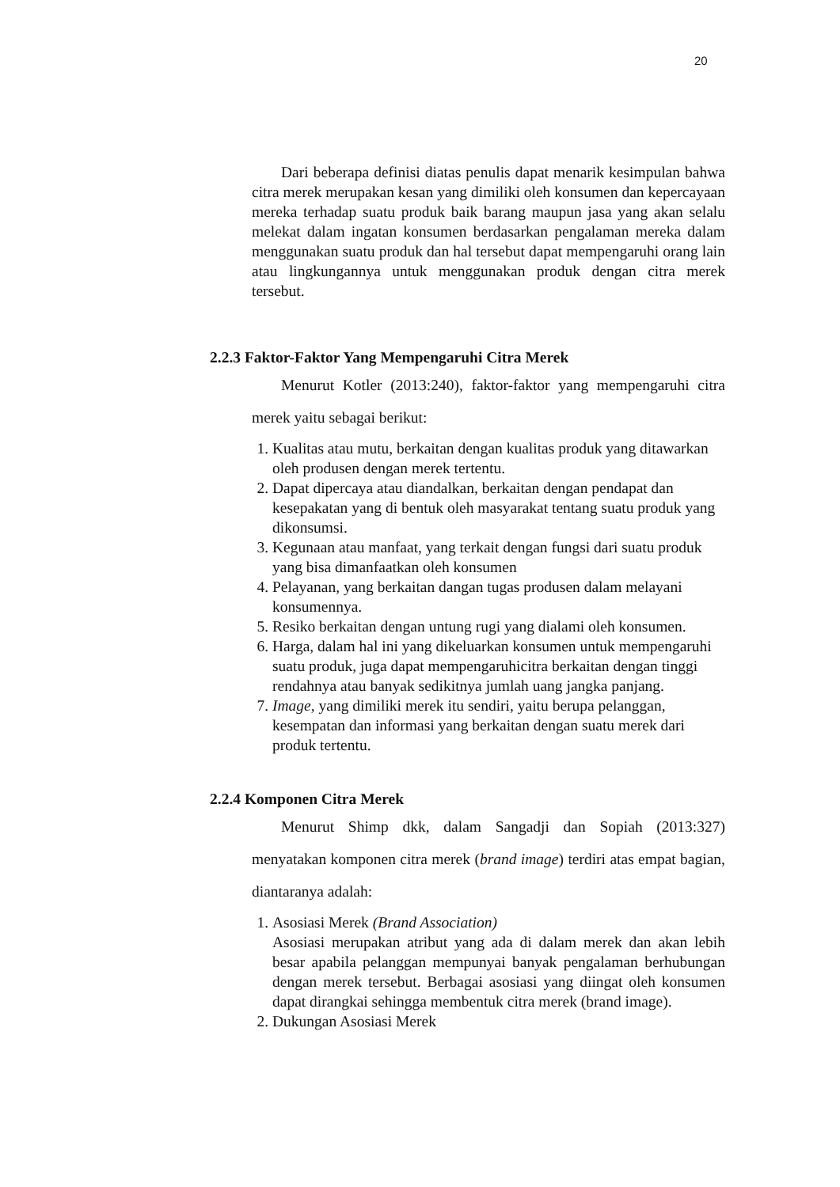20
Dari beberapa definisi diatas penulis dapat menarik kesimpulan bahwa citra merek merupakan kesan yang dimiliki oleh konsumen dan kepercayaan mereka terhadap suatu produk baik barang maupun jasa yang akan selalu melekat dalam ingatan konsumen berdasarkan pengalaman mereka dalam menggunakan suatu produk dan hal tersebut dapat mempengaruhi orang lain atau lingkungannya untuk menggunakan produk dengan citra merek tersebut.
2.2.3 Faktor-Faktor Yang Mempengaruhi Citra Merek
Menurut Kotler (2013:240), faktor-faktor yang mempengaruhi citra merek yaitu sebagai berikut:
1. Kualitas atau mutu, berkaitan dengan kualitas produk yang ditawarkan oleh produsen dengan merek tertentu.
2. Dapat dipercaya atau diandalkan, berkaitan dengan pendapat dan kesepakatan yang di bentuk oleh masyarakat tentang suatu produk yang dikonsumsi.
3. Kegunaan atau manfaat, yang terkait dengan fungsi dari suatu produk yang bisa dimanfaatkan oleh konsumen
4. Pelayanan, yang berkaitan dangan tugas produsen dalam melayani konsumennya.
5. Resiko berkaitan dengan untung rugi yang dialami oleh konsumen.
6. Harga, dalam hal ini yang dikeluarkan konsumen untuk mempengaruhi suatu produk, juga dapat mempengaruhicitra berkaitan dengan tinggi rendahnya atau banyak sedikitnya jumlah uang jangka panjang.
7. Image, yang dimiliki merek itu sendiri, yaitu berupa pelanggan, kesempatan dan informasi yang berkaitan dengan suatu merek dari produk tertentu.
2.2.4 Komponen Citra Merek
Menurut Shimp dkk, dalam Sangadji dan Sopiah (2013:327) menyatakan komponen citra merek (brand image) terdiri atas empat bagian, diantaranya adalah:
1. Asosiasi Merek (Brand Association)
Asosiasi merupakan atribut yang ada di dalam merek dan akan lebih besar apabila pelanggan mempunyai banyak pengalaman berhubungan dengan merek tersebut. Berbagai asosiasi yang diingat oleh konsumen dapat dirangkai sehingga membentuk citra merek (brand image).
2. Dukungan Asosiasi Merek